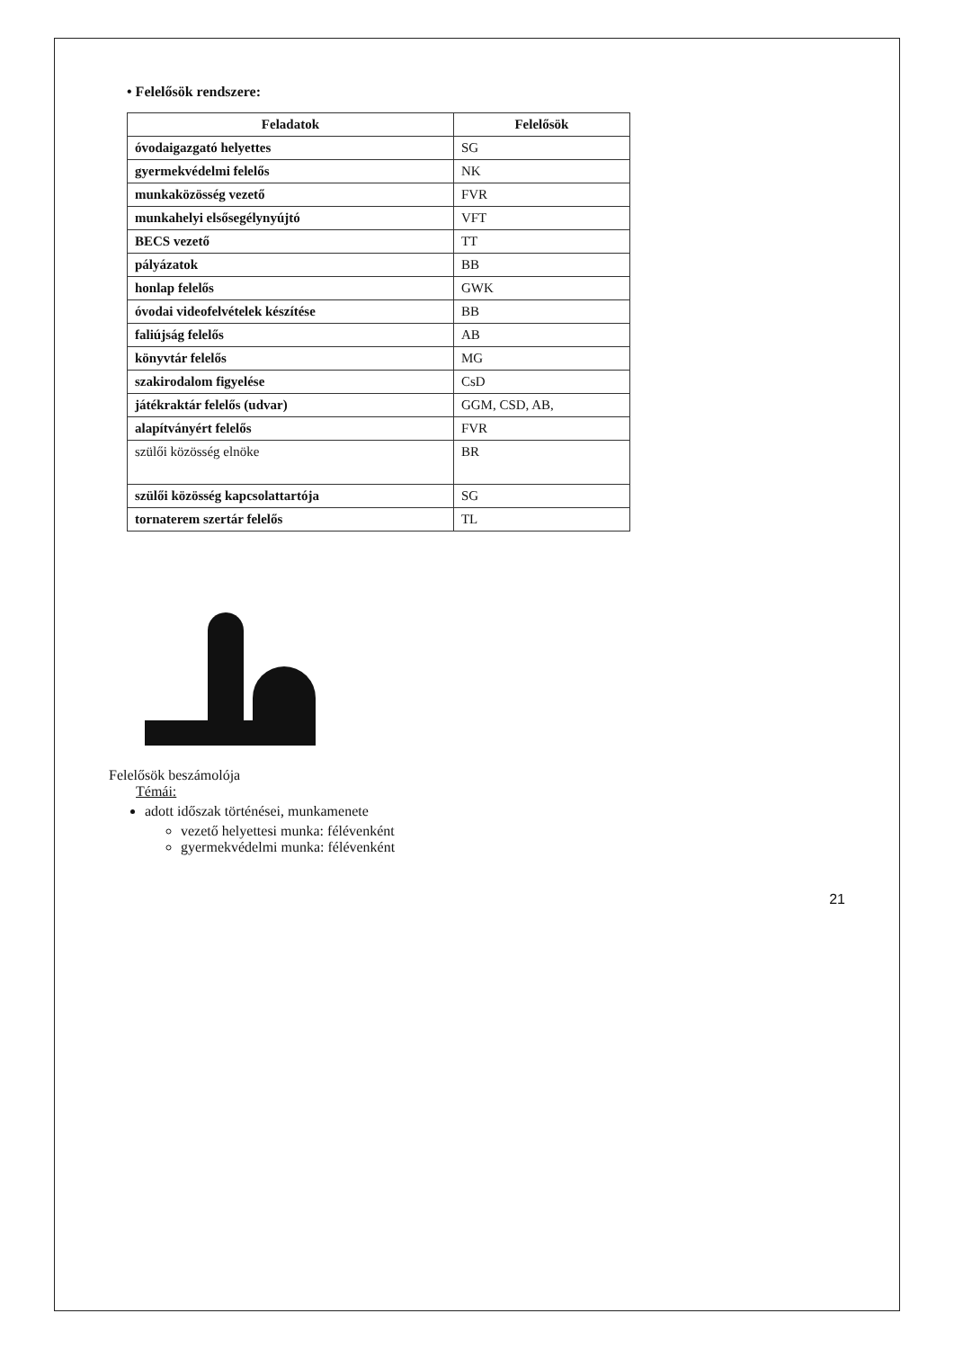• Felelősök rendszere:
| Feladatok | Felelősök |
| --- | --- |
| óvodaigazgató helyettes | SG |
| gyermekvédelmi felelős | NK |
| munkaközösség vezető | FVR |
| munkahelyi elsősegélynyújtó | VFT |
| BECS vezető | TT |
| pályázatok | BB |
| honlap felelős | GWK |
| óvodai videofelvételek készítése | BB |
| faliújság felelős | AB |
| könyvtár felelős | MG |
| szakirodalom figyelése | CsD |
| játékraktár felelős (udvar) | GGM, CSD, AB, |
| alapítványért felelős | FVR |
| szülői közösség elnöke | BR |
| szülői közösség kapcsolattartója | SG |
| tornaterem szertár felelős | TL |
Felelősök beszámolója
Témái:
adott időszak történései, munkamenete
vezető helyettesi munka: félévenként
gyermekvédelmi munka: félévenként
21